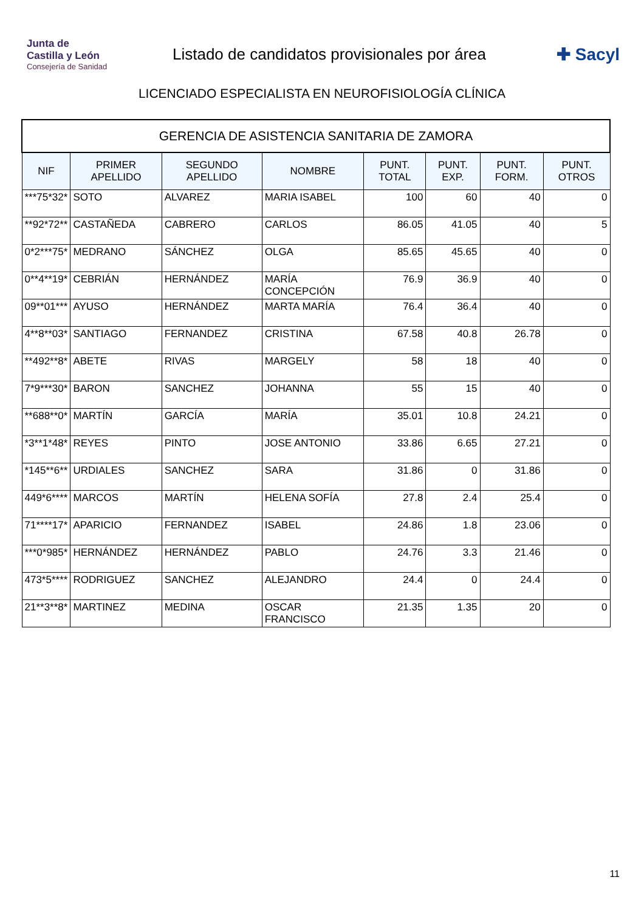Junta de
Castilla y León
Consejería de Sanidad
Listado de candidatos provisionales por área
✚ Sacyl
LICENCIADO ESPECIALISTA EN NEUROFISIOLOGÍA CLÍNICA
| GERENCIA DE ASISTENCIA SANITARIA DE ZAMORA | | | | | | | |
| NIF | PRIMER APELLIDO | SEGUNDO APELLIDO | NOMBRE | PUNT. TOTAL | PUNT. EXP. | PUNT. FORM. | PUNT. OTROS |
| ***75*32* | SOTO | ALVAREZ | MARIA ISABEL | 100 | 60 | 40 | 0 |
| **92*72** | CASTAÑEDA | CABRERO | CARLOS | 86.05 | 41.05 | 40 | 5 |
| 0*2***75* | MEDRANO | SÁNCHEZ | OLGA | 85.65 | 45.65 | 40 | 0 |
| 0**4**19* | CEBRIÁN | HERNÁNDEZ | MARÍA CONCEPCIÓN | 76.9 | 36.9 | 40 | 0 |
| 09**01*** | AYUSO | HERNÁNDEZ | MARTA MARÍA | 76.4 | 36.4 | 40 | 0 |
| 4**8**03* | SANTIAGO | FERNANDEZ | CRISTINA | 67.58 | 40.8 | 26.78 | 0 |
| **492**8* | ABETE | RIVAS | MARGELY | 58 | 18 | 40 | 0 |
| 7*9***30* | BARON | SANCHEZ | JOHANNA | 55 | 15 | 40 | 0 |
| **688**0* | MARTÍN | GARCÍA | MARÍA | 35.01 | 10.8 | 24.21 | 0 |
| *3**1*48* | REYES | PINTO | JOSE ANTONIO | 33.86 | 6.65 | 27.21 | 0 |
| *145**6** | URDIALES | SANCHEZ | SARA | 31.86 | 0 | 31.86 | 0 |
| 449*6**** | MARCOS | MARTÍN | HELENA SOFÍA | 27.8 | 2.4 | 25.4 | 0 |
| 71****17* | APARICIO | FERNANDEZ | ISABEL | 24.86 | 1.8 | 23.06 | 0 |
| ***0*985* | HERNÁNDEZ | HERNÁNDEZ | PABLO | 24.76 | 3.3 | 21.46 | 0 |
| 473*5**** | RODRIGUEZ | SANCHEZ | ALEJANDRO | 24.4 | 0 | 24.4 | 0 |
| 21**3**8* | MARTINEZ | MEDINA | OSCAR FRANCISCO | 21.35 | 1.35 | 20 | 0 |
11